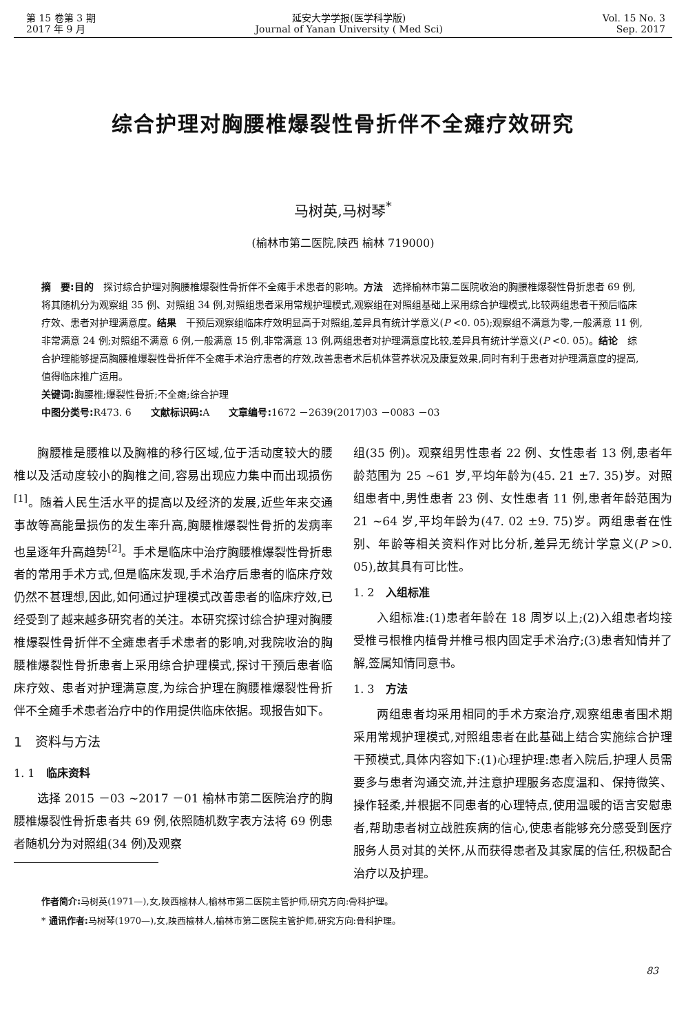第 15 卷第 3 期
2017 年 9 月
延安大学学报(医学科学版)
Journal of Yanan University ( Med Sci)
Vol. 15 No. 3
Sep. 2017
综合护理对胸腰椎爆裂性骨折伴不全瘫疗效研究
马树英,马树琴<sup>*</sup>
(榆林市第二医院,陕西 榆林 719000)
摘　要:目的　探讨综合护理对胸腰椎爆裂性骨折伴不全瘫手术患者的影响。方法　选择榆林市第二医院收治的胸腰椎爆裂性骨折患者 69 例,将其随机分为观察组 35 例、对照组 34 例,对照组患者采用常规护理模式,观察组在对照组基础上采用综合护理模式,比较两组患者干预后临床疗效、患者对护理满意度。结果　干预后观察组临床疗效明显高于对照组,差异具有统计学意义(P <0. 05);观察组不满意为零,一般满意 11 例,非常满意 24 例;对照组不满意 6 例,一般满意 15 例,非常满意 13 例,两组患者对护理满意度比较,差异具有统计学意义(P <0. 05)。结论　综合护理能够提高胸腰椎爆裂性骨折伴不全瘫手术治疗患者的疗效,改善患者术后机体营养状况及康复效果,同时有利于患者对护理满意度的提高,值得临床推广运用。
关键词: 胸腰椎;爆裂性骨折;不全瘫;综合护理
中图分类号: R473. 6　　文献标识码: A　　文章编号: 1672 －2639(2017)03 －0083 －03
胸腰椎是腰椎以及胸椎的移行区域,位于活动度较大的腰椎以及活动度较小的胸椎之间,容易出现应力集中而出现损伤<sup>[1]</sup>。随着人民生活水平的提高以及经济的发展,近些年来交通事故等高能量损伤的发生率升高,胸腰椎爆裂性骨折的发病率也呈逐年升高趋势<sup>[2]</sup>。手术是临床中治疗胸腰椎爆裂性骨折患者的常用手术方式,但是临床发现,手术治疗后患者的临床疗效仍然不甚理想,因此,如何通过护理模式改善患者的临床疗效,已经受到了越来越多研究者的关注。本研究探讨综合护理对胸腰椎爆裂性骨折伴不全瘫患者手术患者的影响,对我院收治的胸腰椎爆裂性骨折患者上采用综合护理模式,探讨干预后患者临床疗效、患者对护理满意度,为综合护理在胸腰椎爆裂性骨折伴不全瘫手术患者治疗中的作用提供临床依据。现报告如下。
1　资料与方法
1. 1　临床资料
选择 2015 －03 ~2017 －01 榆林市第二医院治疗的胸腰椎爆裂性骨折患者共 69 例,依照随机数字表方法将 69 例患者随机分为对照组(34 例)及观察
组(35 例)。观察组男性患者 22 例、女性患者 13 例,患者年龄范围为 25 ~61 岁,平均年龄为(45. 21 ±7. 35)岁。对照组患者中,男性患者 23 例、女性患者 11 例,患者年龄范围为 21 ~64 岁,平均年龄为(47. 02 ±9. 75)岁。两组患者在性别、年龄等相关资料作对比分析,差异无统计学意义(P >0. 05),故其具有可比性。
1. 2　入组标准
入组标准:(1)患者年龄在 18 周岁以上;(2)入组患者均接受椎弓根椎内植骨并椎弓根内固定手术治疗;(3)患者知情并了解,签属知情同意书。
1. 3　方法
两组患者均采用相同的手术方案治疗,观察组患者围术期采用常规护理模式,对照组患者在此基础上结合实施综合护理干预模式,具体内容如下:(1)心理护理:患者入院后,护理人员需要多与患者沟通交流,并注意护理服务态度温和、保持微笑、操作轻柔,并根据不同患者的心理特点,使用温暖的语言安慰患者,帮助患者树立战胜疾病的信心,使患者能够充分感受到医疗服务人员对其的关怀,从而获得患者及其家属的信任,积极配合治疗以及护理。
作者简介: 马树英(1971—),女,陕西榆林人,榆林市第二医院主管护师,研究方向:骨科护理。
* 通讯作者: 马树琴(1970—),女,陕西榆林人,榆林市第二医院主管护师,研究方向:骨科护理。
83